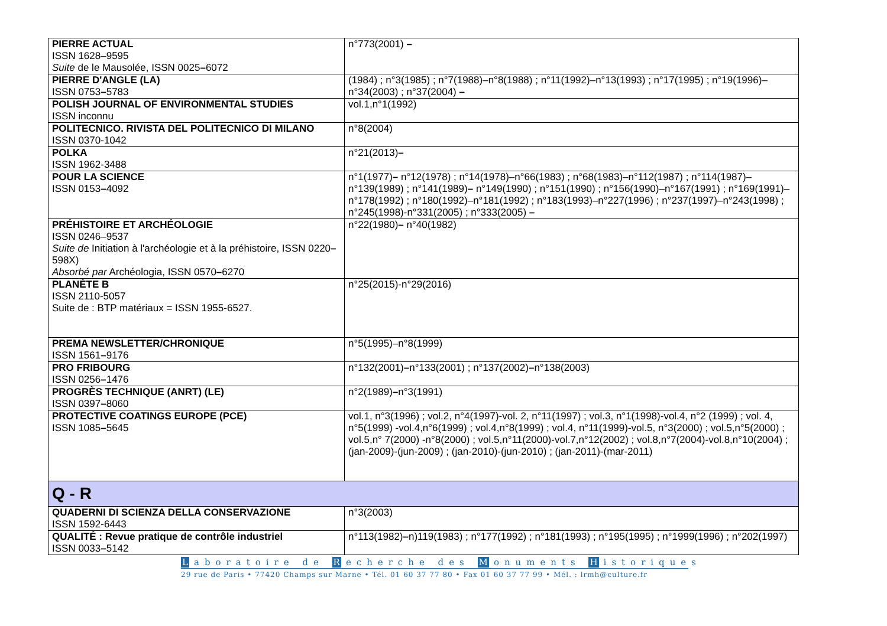| PIERRE ACTUAL ISSN 1628–9595 Suite de le Mausolée, ISSN 0025 – 6072 | n°773(2001) – |
| PIERRE D'ANGLE (LA) ISSN 0753 – 5783 | (1984) ; n°3(1985) ; n°7(1988)–n°8(1988) ; n°11(1992)–n°13(1993) ; n°17(1995) ; n°19(1996)–n°34(2003) ; n°37(2004) – |
| POLISH JOURNAL OF ENVIRONMENTAL STUDIES ISSN inconnu | vol.1,n°1(1992) |
| POLITECNICO. RIVISTA DEL POLITECNICO DI MILANO ISSN 0370-1042 | n°8(2004) |
| POLKA ISSN 1962-3488 | n°21(2013) – |
| POUR LA SCIENCE ISSN 0153 – 4092 | n°1(1977) – n°12(1978) ; n°14(1978)–n°66(1983) ; n°68(1983)–n°112(1987) ; n°114(1987)–n°139(1989) ; n°141(1989) – n°149(1990) ; n°151(1990) ; n°156(1990)–n°167(1991) ; n°169(1991)–n°178(1992) ; n°180(1992)–n°181(1992) ; n°183(1993)–n°227(1996) ; n°237(1997)–n°243(1998) ; n°245(1998)-n°331(2005) ; n°333(2005) – |
| PRÉHISTOIRE ET ARCHÉOLOGIE ISSN 0246–9537 Suite de Initiation à l'archéologie et à la préhistoire, ISSN 0220 – 598X) Absorbé par Archéologia, ISSN 0570 – 6270 | n°22(1980) – n°40(1982) |
| PLANÈTE B ISSN 2110-5057 Suite de : BTP matériaux = ISSN 1955-6527. | n°25(2015)-n°29(2016) |
| PREMA NEWSLETTER/CHRONIQUE ISSN 1561 – 9176 | n°5(1995)–n°8(1999) |
| PRO FRIBOURG ISSN 0256 – 1476 | n°132(2001) – n°133(2001) ; n°137(2002) – n°138(2003) |
| PROGRÈS TECHNIQUE (ANRT) (LE) ISSN 0397 – 8060 | n°2(1989) – n°3(1991) |
| PROTECTIVE COATINGS EUROPE (PCE) ISSN 1085 – 5645 | vol.1, n°3(1996) ; vol.2, n°4(1997)-vol. 2, n°11(1997) ; vol.3, n°1(1998)-vol.4, n°2 (1999) ; vol. 4, n°5(1999) -vol.4,n°6(1999) ; vol.4,n°8(1999) ; vol.4, n°11(1999)-vol.5, n°3(2000) ; vol.5,n°5(2000) ; vol.5,n° 7(2000) -n°8(2000) ; vol.5,n°11(2000)-vol.7,n°12(2002) ; vol.8,n°7(2004)-vol.8,n°10(2004) ; (jan-2009)-(jun-2009) ; (jan-2010)-(jun-2010) ; (jan-2011)-(mar-2011) |
| Q - R | |
| QUADERNI DI SCIENZA DELLA CONSERVAZIONE ISSN 1592-6443 | n°3(2003) |
| QUALITÉ : Revue pratique de contrôle industriel ISSN 0033 – 5142 | n°113(1982) – n)119(1983) ; n°177(1992) ; n°181(1993) ; n°195(1995) ; n°1999(1996) ; n°202(1997) |
Laboratoire de R echerche des M onuments H istoriques
29 rue de Paris • 77420 Champs sur Marne • Tél. 01 60 37 77 80 • Fax 01 60 37 77 99 • Mél. : lrmh@culture.fr